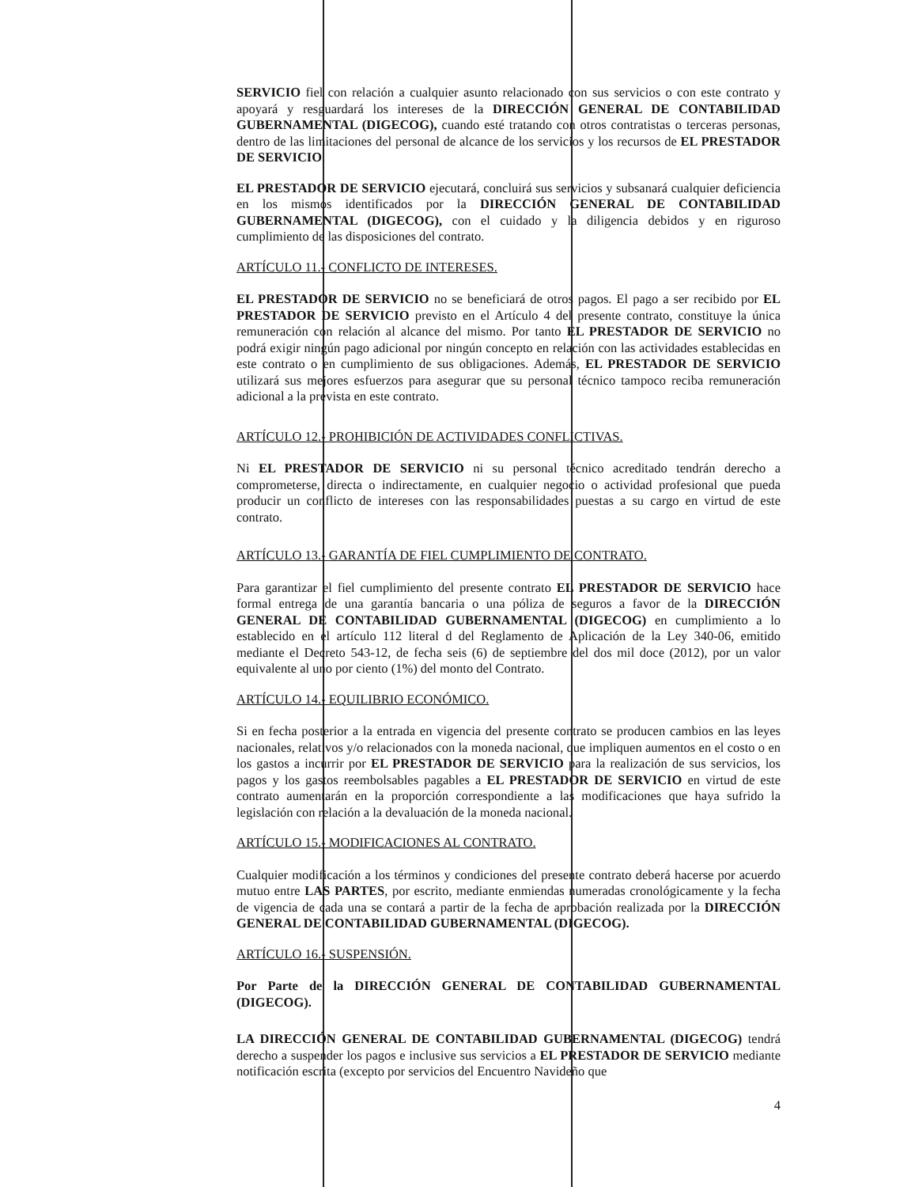SERVICIO fiel con relación a cualquier asunto relacionado con sus servicios o con este contrato y apoyará y resguardará los intereses de la DIRECCIÓN GENERAL DE CONTABILIDAD GUBERNAMENTAL (DIGECOG), cuando esté tratando con otros contratistas o terceras personas, dentro de las limitaciones del personal de alcance de los servicios y los recursos de EL PRESTADOR DE SERVICIO.
EL PRESTADOR DE SERVICIO ejecutará, concluirá sus servicios y subsanará cualquier deficiencia en los mismos identificados por la DIRECCIÓN GENERAL DE CONTABILIDAD GUBERNAMENTAL (DIGECOG), con el cuidado y la diligencia debidos y en riguroso cumplimiento de las disposiciones del contrato.
ARTÍCULO 11.- CONFLICTO DE INTERESES.
EL PRESTADOR DE SERVICIO no se beneficiará de otros pagos. El pago a ser recibido por EL PRESTADOR DE SERVICIO previsto en el Artículo 4 del presente contrato, constituye la única remuneración con relación al alcance del mismo. Por tanto EL PRESTADOR DE SERVICIO no podrá exigir ningún pago adicional por ningún concepto en relación con las actividades establecidas en este contrato o en cumplimiento de sus obligaciones. Además, EL PRESTADOR DE SERVICIO utilizará sus mejores esfuerzos para asegurar que su personal técnico tampoco reciba remuneración adicional a la prevista en este contrato.
ARTÍCULO 12.- PROHIBICIÓN DE ACTIVIDADES CONFLICTIVAS.
Ni EL PRESTADOR DE SERVICIO ni su personal técnico acreditado tendrán derecho a comprometerse, directa o indirectamente, en cualquier negocio o actividad profesional que pueda producir un conflicto de intereses con las responsabilidades puestas a su cargo en virtud de este contrato.
ARTÍCULO 13.- GARANTÍA DE FIEL CUMPLIMIENTO DE CONTRATO.
Para garantizar el fiel cumplimiento del presente contrato EL PRESTADOR DE SERVICIO hace formal entrega de una garantía bancaria o una póliza de seguros a favor de la DIRECCIÓN GENERAL DE CONTABILIDAD GUBERNAMENTAL (DIGECOG) en cumplimiento a lo establecido en el artículo 112 literal d del Reglamento de Aplicación de la Ley 340-06, emitido mediante el Decreto 543-12, de fecha seis (6) de septiembre del dos mil doce (2012), por un valor equivalente al uno por ciento (1%) del monto del Contrato.
ARTÍCULO 14.- EQUILIBRIO ECONÓMICO.
Si en fecha posterior a la entrada en vigencia del presente contrato se producen cambios en las leyes nacionales, relativos y/o relacionados con la moneda nacional, que impliquen aumentos en el costo o en los gastos a incurrir por EL PRESTADOR DE SERVICIO para la realización de sus servicios, los pagos y los gastos reembolsables pagables a EL PRESTADOR DE SERVICIO en virtud de este contrato aumentarán en la proporción correspondiente a las modificaciones que haya sufrido la legislación con relación a la devaluación de la moneda nacional.
ARTÍCULO 15.- MODIFICACIONES AL CONTRATO.
Cualquier modificación a los términos y condiciones del presente contrato deberá hacerse por acuerdo mutuo entre LAS PARTES, por escrito, mediante enmiendas numeradas cronológicamente y la fecha de vigencia de cada una se contará a partir de la fecha de aprobación realizada por la DIRECCIÓN GENERAL DE CONTABILIDAD GUBERNAMENTAL (DIGECOG).
ARTÍCULO 16.- SUSPENSIÓN.
Por Parte de la DIRECCIÓN GENERAL DE CONTABILIDAD GUBERNAMENTAL (DIGECOG).
LA DIRECCIÓN GENERAL DE CONTABILIDAD GUBERNAMENTAL (DIGECOG) tendrá derecho a suspender los pagos e inclusive sus servicios a EL PRESTADOR DE SERVICIO mediante notificación escrita (excepto por servicios del Encuentro Navideño que
4